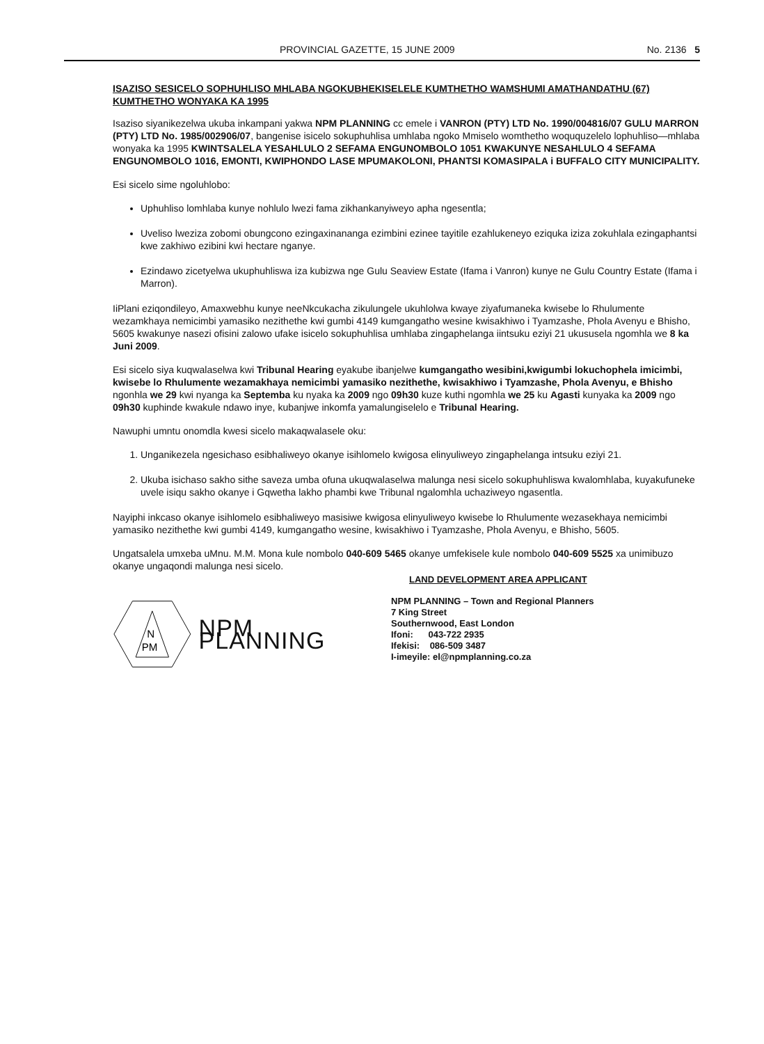PROVINCIAL GAZETTE, 15 JUNE 2009 No. 2136 5
ISAZISO SESICELO SOPHUHLISO MHLABA NGOKUBHEKISELELE KUMTHETHO WAMSHUMI AMATHANDATHU (67) KUMTHETHO WONYAKA KA 1995
Isaziso siyanikezelwa ukuba inkampani yakwa NPM PLANNING cc emele i VANRON (PTY) LTD No. 1990/004816/07 GULU MARRON (PTY) LTD No. 1985/002906/07, bangenise isicelo sokuphuhlisa umhlaba ngoko Mmiselo womthetho woququzelelo lophuhliso—mhlaba wonyaka ka 1995 KWINTSALELA YESAHLULO 2 SEFAMA ENGUNOMBOLO 1051 KWAKUNYE NESAHLULO 4 SEFAMA ENGUNOMBOLO 1016, EMONTI, KWIPHONDO LASE MPUMAKOLONI, PHANTSI KOMASIPALA i BUFFALO CITY MUNICIPALITY.
Esi sicelo sime ngoluhlobo:
Uphuhliso lomhlaba kunye nohlulo lwezi fama zikhankanyiweyo apha ngesentla;
Uveliso lweziza zobomi obungcono ezingaxinananga ezimbini ezinee tayitile ezahlukeneyo eziquka iziza zokuhlala ezingaphantsi kwe zakhiwo ezibini kwi hectare nganye.
Ezindawo zicetyelwa ukuphuhliswa iza kubizwa nge Gulu Seaview Estate (Ifama i Vanron) kunye ne Gulu Country Estate (Ifama i Marron).
IiPlani eziqondileyo, Amaxwebhu kunye neeNkcukacha zikulungele ukuhlolwa kwaye ziyafumaneka kwisebe lo Rhulumente wezamkhaya nemicimbi yamasiko nezithethe kwi gumbi 4149 kumgangatho wesine kwisakhiwo i Tyamzashe, Phola Avenyu e Bhisho, 5605 kwakunye nasezi ofisini zalowo ufake isicelo sokuphuhlisa umhlaba zingaphelanga iintsuku eziyi 21 ukususela ngomhla we 8 ka Juni 2009.
Esi sicelo siya kuqwalaselwa kwi Tribunal Hearing eyakube ibanjelwe kumgangatho wesibini,kwigumbi lokuchophela imicimbi, kwisebe lo Rhulumente wezamakhaya nemicimbi yamasiko nezithethe, kwisakhiwo i Tyamzashe, Phola Avenyu, e Bhisho ngonhla we 29 kwi nyanga ka Septemba ku nyaka ka 2009 ngo 09h30 kuze kuthi ngomhla we 25 ku Agasti kunyaka ka 2009 ngo 09h30 kuphinde kwakule ndawo inye, kubanjwe inkomfa yamalungiselelo e Tribunal Hearing.
Nawuphi umntu onomdla kwesi sicelo makaqwalasele oku:
1. Unganikezela ngesichaso esibhaliweyo okanye isihlomelo kwigosa elinyuliweyo zingaphelanga intsuku eziyi 21.
2. Ukuba isichaso sakho sithe saveza umba ofuna ukuqwalaselwa malunga nesi sicelo sokuphuhliswa kwalomhlaba, kuyakufuneke uvele isiqu sakho okanye i Gqwetha lakho phambi kwe Tribunal ngalomhla uchaziweyo ngasentla.
Nayiphi inkcaso okanye isihlomelo esibhaliweyo masisiwe kwigosa elinyuliweyo kwisebe lo Rhulumente wezasekhaya nemicimbi yamasiko nezithethe kwi gumbi 4149, kumgangatho wesine, kwisakhiwo i Tyamzashe, Phola Avenyu, e Bhisho, 5605.
Ungatsalela umxeba uMnu. M.M. Mona kule nombolo 040-609 5465 okanye umfekisele kule nombolo 040-609 5525 xa unimibuzo okanye ungaqondi malunga nesi sicelo.
LAND DEVELOPMENT AREA APPLICANT
N
PM
NPM PLANNING
NPM PLANNING – Town and Regional Planners
7 King Street
Southernwood, East London
Ifoni: 043-722 2935
Ifekisi: 086-509 3487
I-imeyile: el@npmplanning.co.za